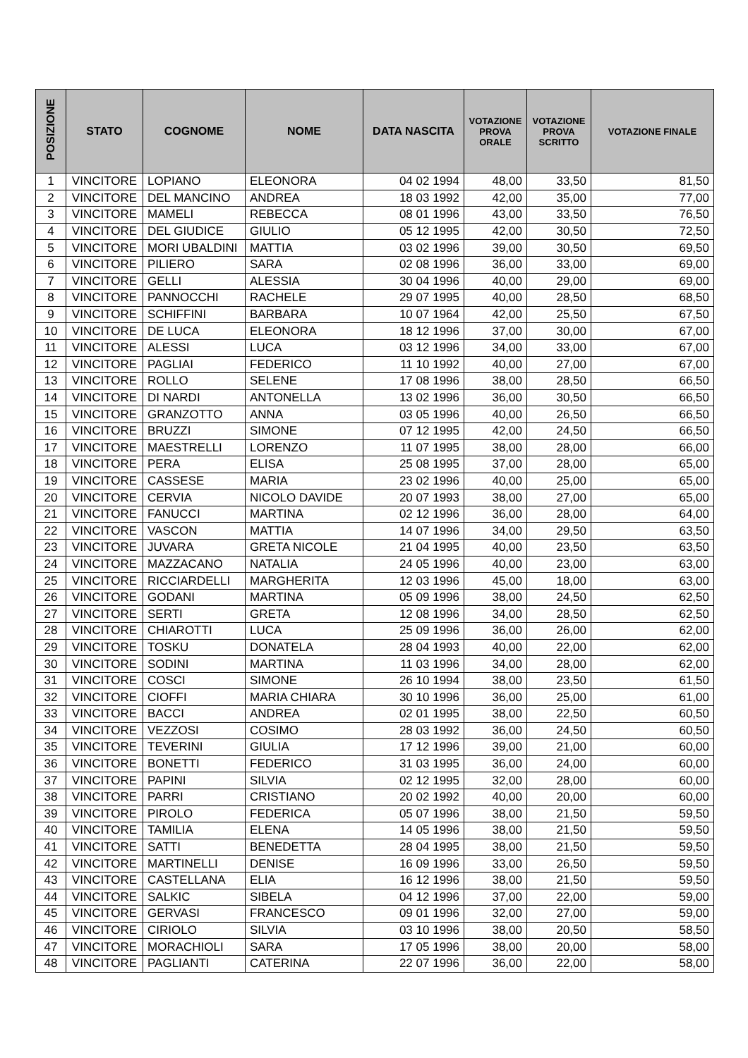| POSIZIONE | STATO | COGNOME | NOME | DATA NASCITA | VOTAZIONE PROVA ORALE | VOTAZIONE PROVA SCRITTO | VOTAZIONE FINALE |
| --- | --- | --- | --- | --- | --- | --- | --- |
| 1 | VINCITORE | LOPIANO | ELEONORA | 04 02 1994 | 48,00 | 33,50 | 81,50 |
| 2 | VINCITORE | DEL MANCINO | ANDREA | 18 03 1992 | 42,00 | 35,00 | 77,00 |
| 3 | VINCITORE | MAMELI | REBECCA | 08 01 1996 | 43,00 | 33,50 | 76,50 |
| 4 | VINCITORE | DEL GIUDICE | GIULIO | 05 12 1995 | 42,00 | 30,50 | 72,50 |
| 5 | VINCITORE | MORI UBALDINI | MATTIA | 03 02 1996 | 39,00 | 30,50 | 69,50 |
| 6 | VINCITORE | PILIERO | SARA | 02 08 1996 | 36,00 | 33,00 | 69,00 |
| 7 | VINCITORE | GELLI | ALESSIA | 30 04 1996 | 40,00 | 29,00 | 69,00 |
| 8 | VINCITORE | PANNOCCHI | RACHELE | 29 07 1995 | 40,00 | 28,50 | 68,50 |
| 9 | VINCITORE | SCHIFFINI | BARBARA | 10 07 1964 | 42,00 | 25,50 | 67,50 |
| 10 | VINCITORE | DE LUCA | ELEONORA | 18 12 1996 | 37,00 | 30,00 | 67,00 |
| 11 | VINCITORE | ALESSI | LUCA | 03 12 1996 | 34,00 | 33,00 | 67,00 |
| 12 | VINCITORE | PAGLIAI | FEDERICO | 11 10 1992 | 40,00 | 27,00 | 67,00 |
| 13 | VINCITORE | ROLLO | SELENE | 17 08 1996 | 38,00 | 28,50 | 66,50 |
| 14 | VINCITORE | DI NARDI | ANTONELLA | 13 02 1996 | 36,00 | 30,50 | 66,50 |
| 15 | VINCITORE | GRANZOTTO | ANNA | 03 05 1996 | 40,00 | 26,50 | 66,50 |
| 16 | VINCITORE | BRUZZI | SIMONE | 07 12 1995 | 42,00 | 24,50 | 66,50 |
| 17 | VINCITORE | MAESTRELLI | LORENZO | 11 07 1995 | 38,00 | 28,00 | 66,00 |
| 18 | VINCITORE | PERA | ELISA | 25 08 1995 | 37,00 | 28,00 | 65,00 |
| 19 | VINCITORE | CASSESE | MARIA | 23 02 1996 | 40,00 | 25,00 | 65,00 |
| 20 | VINCITORE | CERVIA | NICOLO DAVIDE | 20 07 1993 | 38,00 | 27,00 | 65,00 |
| 21 | VINCITORE | FANUCCI | MARTINA | 02 12 1996 | 36,00 | 28,00 | 64,00 |
| 22 | VINCITORE | VASCON | MATTIA | 14 07 1996 | 34,00 | 29,50 | 63,50 |
| 23 | VINCITORE | JUVARA | GRETA NICOLE | 21 04 1995 | 40,00 | 23,50 | 63,50 |
| 24 | VINCITORE | MAZZACANO | NATALIA | 24 05 1996 | 40,00 | 23,00 | 63,00 |
| 25 | VINCITORE | RICCIARDELLI | MARGHERITA | 12 03 1996 | 45,00 | 18,00 | 63,00 |
| 26 | VINCITORE | GODANI | MARTINA | 05 09 1996 | 38,00 | 24,50 | 62,50 |
| 27 | VINCITORE | SERTI | GRETA | 12 08 1996 | 34,00 | 28,50 | 62,50 |
| 28 | VINCITORE | CHIAROTTI | LUCA | 25 09 1996 | 36,00 | 26,00 | 62,00 |
| 29 | VINCITORE | TOSKU | DONATELA | 28 04 1993 | 40,00 | 22,00 | 62,00 |
| 30 | VINCITORE | SODINI | MARTINA | 11 03 1996 | 34,00 | 28,00 | 62,00 |
| 31 | VINCITORE | COSCI | SIMONE | 26 10 1994 | 38,00 | 23,50 | 61,50 |
| 32 | VINCITORE | CIOFFI | MARIA CHIARA | 30 10 1996 | 36,00 | 25,00 | 61,00 |
| 33 | VINCITORE | BACCI | ANDREA | 02 01 1995 | 38,00 | 22,50 | 60,50 |
| 34 | VINCITORE | VEZZOSI | COSIMO | 28 03 1992 | 36,00 | 24,50 | 60,50 |
| 35 | VINCITORE | TEVERINI | GIULIA | 17 12 1996 | 39,00 | 21,00 | 60,00 |
| 36 | VINCITORE | BONETTI | FEDERICO | 31 03 1995 | 36,00 | 24,00 | 60,00 |
| 37 | VINCITORE | PAPINI | SILVIA | 02 12 1995 | 32,00 | 28,00 | 60,00 |
| 38 | VINCITORE | PARRI | CRISTIANO | 20 02 1992 | 40,00 | 20,00 | 60,00 |
| 39 | VINCITORE | PIROLO | FEDERICA | 05 07 1996 | 38,00 | 21,50 | 59,50 |
| 40 | VINCITORE | TAMILIA | ELENA | 14 05 1996 | 38,00 | 21,50 | 59,50 |
| 41 | VINCITORE | SATTI | BENEDETTA | 28 04 1995 | 38,00 | 21,50 | 59,50 |
| 42 | VINCITORE | MARTINELLI | DENISE | 16 09 1996 | 33,00 | 26,50 | 59,50 |
| 43 | VINCITORE | CASTELLANA | ELIA | 16 12 1996 | 38,00 | 21,50 | 59,50 |
| 44 | VINCITORE | SALKIC | SIBELA | 04 12 1996 | 37,00 | 22,00 | 59,00 |
| 45 | VINCITORE | GERVASI | FRANCESCO | 09 01 1996 | 32,00 | 27,00 | 59,00 |
| 46 | VINCITORE | CIRIOLO | SILVIA | 03 10 1996 | 38,00 | 20,50 | 58,50 |
| 47 | VINCITORE | MORACHIOLI | SARA | 17 05 1996 | 38,00 | 20,00 | 58,00 |
| 48 | VINCITORE | PAGLIANTI | CATERINA | 22 07 1996 | 36,00 | 22,00 | 58,00 |